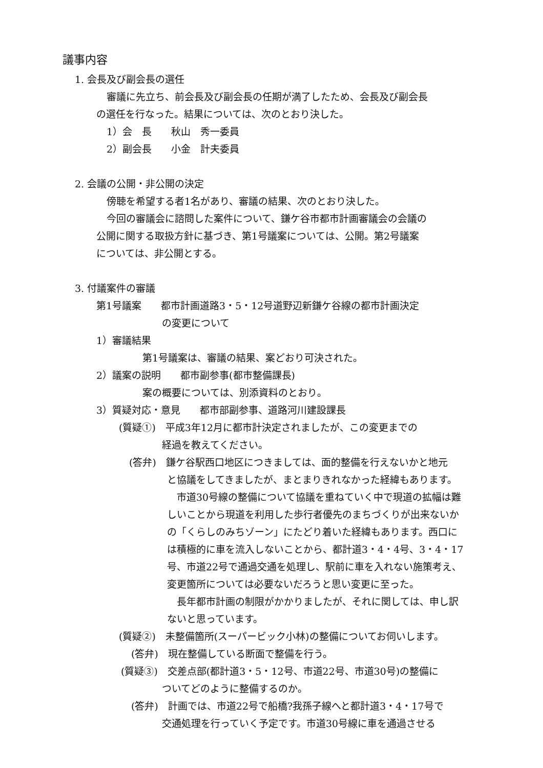議事内容
1. 会長及び副会長の選任
審議に先立ち、前会長及び副会長の任期が満了したため、会長及び副会長
の選任を行なった。結果については、次のとおり決した。
1）会　長　　秋山　秀一委員
2）副会長　　小金　計夫委員
2. 会議の公開・非公開の決定
傍聴を希望する者1名があり、審議の結果、次のとおり決した。
今回の審議会に諮問した案件について、鎌ケ谷市都市計画審議会の会議の
公開に関する取扱方針に基づき、第1号議案については、公開。第2号議案
については、非公開とする。
3. 付議案件の審議
第1号議案　　都市計画道路3・5・12号道野辺新鎌ケ谷線の都市計画決定
の変更について
1）審議結果
第1号議案は、審議の結果、案どおり可決された。
2）議案の説明　　都市副参事(都市整備課長)
案の概要については、別添資料のとおり。
3）質疑対応・意見　　都市部副参事、道路河川建設課長
(質疑①)　平成3年12月に都市計決定されましたが、この変更までの
経過を教えてください。
(答弁)　鎌ケ谷駅西口地区につきましては、面的整備を行えないかと地元
と協議をしてきましたが、まとまりきれなかった経緯もあります。
　市道30号線の整備について協議を重ねていく中で現道の拡幅は難
しいことから現道を利用した歩行者優先のまちづくりが出来ないか
の「くらしのみちゾーン」にたどり着いた経緯もあります。西口に
は積極的に車を流入しないことから、都計道3・4・4号、3・4・17
号、市道22号で通過交通を処理し、駅前に車を入れない施策考え、
変更箇所については必要ないだろうと思い変更に至った。
　長年都市計画の制限がかかりましたが、それに関しては、申し訳
ないと思っています。
(質疑②)　未整備箇所(スーパービック小林)の整備についてお伺いします。
(答弁)　現在整備している断面で整備を行う。
(質疑③)　交差点部(都計道3・5・12号、市道22号、市道30号)の整備に
ついてどのように整備するのか。
(答弁)　計画では、市道22号で船橋?我孫子線へと都計道3・4・17号で
交通処理を行っていく予定です。市道30号線に車を通過させる